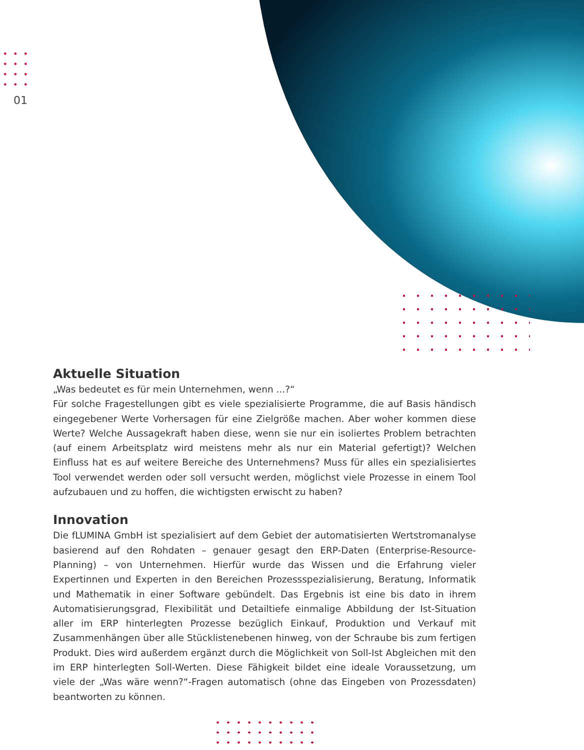01
Aktuelle Situation
„Was bedeutet es für mein Unternehmen, wenn ...?“
Für solche Fragestellungen gibt es viele spezialisierte Programme, die auf Basis händisch eingegebener Werte Vorhersagen für eine Zielgröße machen. Aber woher kommen diese Werte? Welche Aussagekraft haben diese, wenn sie nur ein isoliertes Problem betrachten (auf einem Arbeitsplatz wird meistens mehr als nur ein Material gefertigt)? Welchen Einfluss hat es auf weitere Bereiche des Unternehmens? Muss für alles ein spezialisiertes Tool verwendet werden oder soll versucht werden, möglichst viele Prozesse in einem Tool aufzubauen und zu hoffen, die wichtigsten erwischt zu haben?
Innovation
Die fLUMINA GmbH ist spezialisiert auf dem Gebiet der automatisierten Wertstromanalyse basierend auf den Rohdaten – genauer gesagt den ERP-Daten (Enterprise-Resource-Planning) – von Unternehmen. Hierfür wurde das Wissen und die Erfahrung vieler Expertinnen und Experten in den Bereichen Prozessspezialisierung, Beratung, Informatik und Mathematik in einer Software gebündelt. Das Ergebnis ist eine bis dato in ihrem Automatisierungsgrad, Flexibilität und Detailtiefe einmalige Abbildung der Ist-Situation aller im ERP hinterlegten Prozesse bezüglich Einkauf, Produktion und Verkauf mit Zusammenhängen über alle Stücklistenebenen hinweg, von der Schraube bis zum fertigen Produkt. Dies wird außerdem ergänzt durch die Möglichkeit von Soll-Ist Abgleichen mit den im ERP hinterlegten Soll-Werten. Diese Fähigkeit bildet eine ideale Voraussetzung, um viele der „Was wäre wenn?“-Fragen automatisch (ohne das Eingeben von Prozessdaten) beantworten zu können.